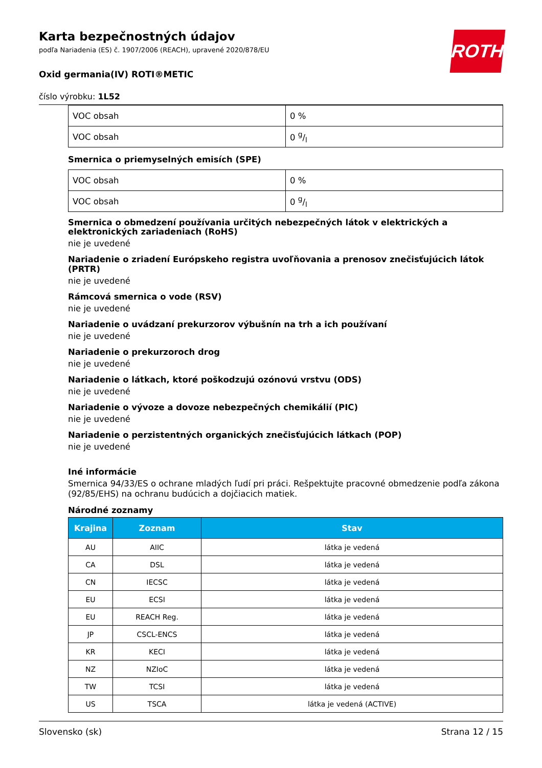ROTH
Karta bezpečnostných údajov
podľa Nariadenia (ES) č. 1907/2006 (REACH), upravené 2020/878/EU
Oxid germania(IV) ROTI®METIC
číslo výrobku: 1L52
| VOC obsah | 0 % |
| VOC obsah | 0 g/l |
Smernica o priemyselných emisích (SPE)
| VOC obsah | 0 % |
| VOC obsah | 0 g/l |
Smernica o obmedzení používania určitých nebezpečných látok v elektrických a elektronických zariadeniach (RoHS)
nie je uvedené
Nariadenie o zriadení Európskeho registra uvoľňovania a prenosov znečisťujúcich látok (PRTR)
nie je uvedené
Rámcová smernica o vode (RSV)
nie je uvedené
Nariadenie o uvádzaní prekurzorov výbušnín na trh a ich používaní
nie je uvedené
Nariadenie o prekurzoroch drog
nie je uvedené
Nariadenie o látkach, ktoré poškodzujú ozónovú vrstvu (ODS)
nie je uvedené
Nariadenie o vývoze a dovoze nebezpečných chemikálií (PIC)
nie je uvedené
Nariadenie o perzistentných organických znečisťujúcich látkach (POP)
nie je uvedené
Iné informácie
Smernica 94/33/ES o ochrane mladých ľudí pri práci. Rešpektujte pracovné obmedzenie podľa zákona (92/85/EHS) na ochranu budúcich a dojčiacich matiek.
Národné zoznamy
| Krajina | Zoznam | Stav |
| --- | --- | --- |
| AU | AIIC | látka je vedená |
| CA | DSL | látka je vedená |
| CN | IECSC | látka je vedená |
| EU | ECSI | látka je vedená |
| EU | REACH Reg. | látka je vedená |
| JP | CSCL-ENCS | látka je vedená |
| KR | KECI | látka je vedená |
| NZ | NZIoC | látka je vedená |
| TW | TCSI | látka je vedená |
| US | TSCA | látka je vedená (ACTIVE) |
Slovensko (sk) Strana 12 / 15